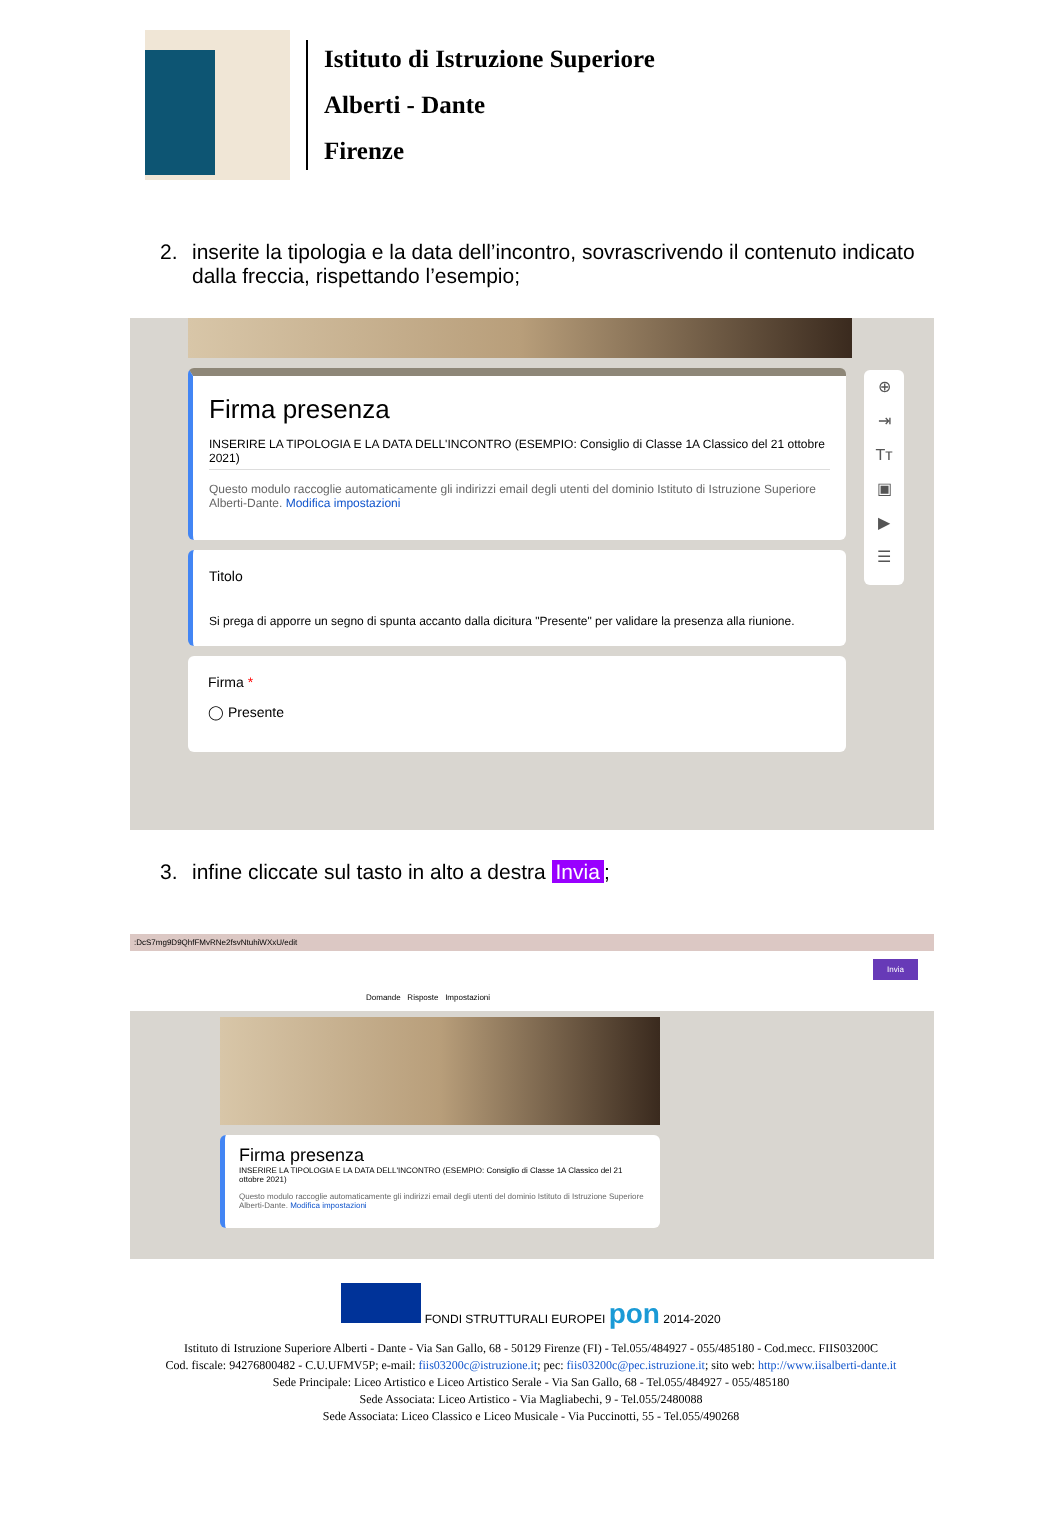Istituto di Istruzione Superiore
Alberti - Dante
Firenze
2. inserite la tipologia e la data dell’incontro, sovrascrivendo il contenuto indicato dalla freccia, rispettando l’esempio;
⊕
⇥
Tт
▣
▶
☰
Firma presenza
INSERIRE LA TIPOLOGIA E LA DATA DELL'INCONTRO (ESEMPIO: Consiglio di Classe 1A Classico del 21 ottobre 2021)
Questo modulo raccoglie automaticamente gli indirizzi email degli utenti del dominio Istituto di Istruzione Superiore Alberti-Dante. Modifica impostazioni
Titolo
Si prega di apporre un segno di spunta accanto dalla dicitura "Presente" per validare la presenza alla riunione.
Firma *
◯ Presente
3. infine cliccate sul tasto in alto a destra Invia;
:DcS7mg9D9QhfFMvRNe2fsvNtuhiWXxU/edit
Invia
Domande Risposte Impostazioni
Firma presenza
INSERIRE LA TIPOLOGIA E LA DATA DELL'INCONTRO (ESEMPIO: Consiglio di Classe 1A Classico del 21 ottobre 2021)
Questo modulo raccoglie automaticamente gli indirizzi email degli utenti del dominio Istituto di Istruzione Superiore Alberti-Dante. Modifica impostazioni
FONDI STRUTTURALI EUROPEI pon 2014-2020
Istituto di Istruzione Superiore Alberti - Dante - Via San Gallo, 68 - 50129 Firenze (FI) - Tel.055/484927 - 055/485180 - Cod.mecc. FIIS03200C
Cod. fiscale: 94276800482 - C.U.UFMV5P; e-mail: fiis03200c@istruzione.it; pec: fiis03200c@pec.istruzione.it; sito web: http://www.iisalberti-dante.it
Sede Principale: Liceo Artistico e Liceo Artistico Serale - Via San Gallo, 68 - Tel.055/484927 - 055/485180
Sede Associata: Liceo Artistico - Via Magliabechi, 9 - Tel.055/2480088
Sede Associata: Liceo Classico e Liceo Musicale - Via Puccinotti, 55 - Tel.055/490268